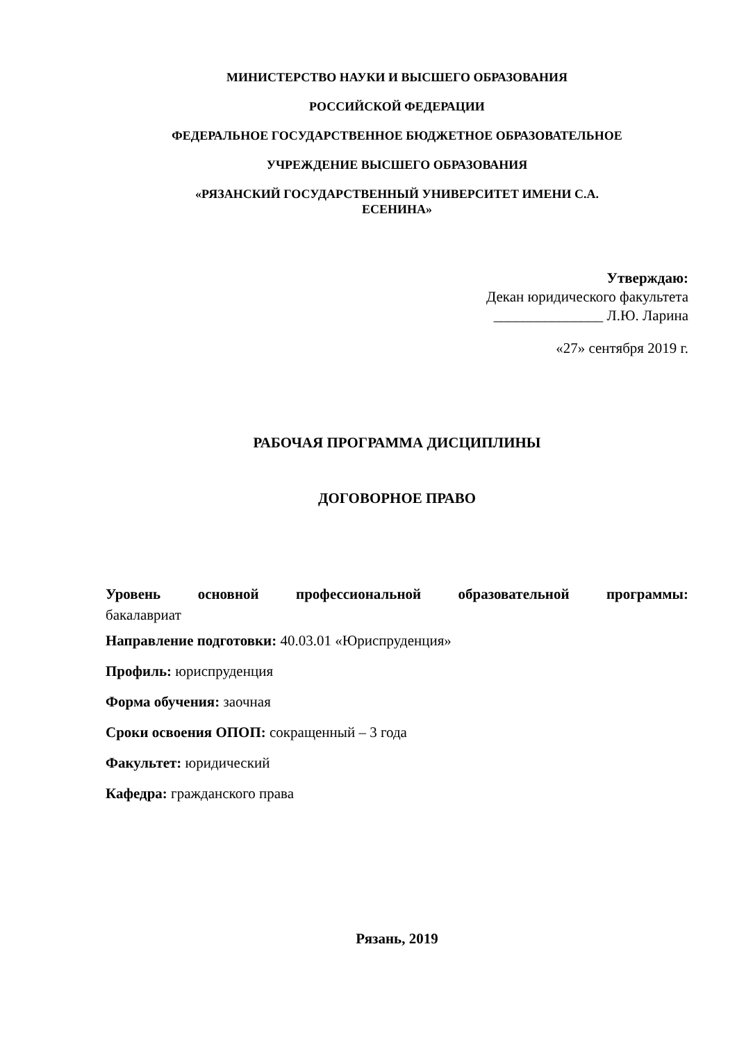МИНИСТЕРСТВО НАУКИ И ВЫСШЕГО ОБРАЗОВАНИЯ
РОССИЙСКОЙ ФЕДЕРАЦИИ
ФЕДЕРАЛЬНОЕ ГОСУДАРСТВЕННОЕ БЮДЖЕТНОЕ ОБРАЗОВАТЕЛЬНОЕ
УЧРЕЖДЕНИЕ ВЫСШЕГО ОБРАЗОВАНИЯ
«РЯЗАНСКИЙ ГОСУДАРСТВЕННЫЙ УНИВЕРСИТЕТ ИМЕНИ С.А.
ЕСЕНИНА»
Утверждаю:
Декан юридического факультета
_______________ Л.Ю. Ларина
«27» сентября 2019 г.
РАБОЧАЯ ПРОГРАММА ДИСЦИПЛИНЫ
ДОГОВОРНОЕ ПРАВО
Уровень основной профессиональной образовательной программы:
бакалавриат
Направление подготовки: 40.03.01 «Юриспруденция»
Профиль: юриспруденция
Форма обучения: заочная
Сроки освоения ОПОП: сокращенный – 3 года
Факультет: юридический
Кафедра: гражданского права
Рязань, 2019